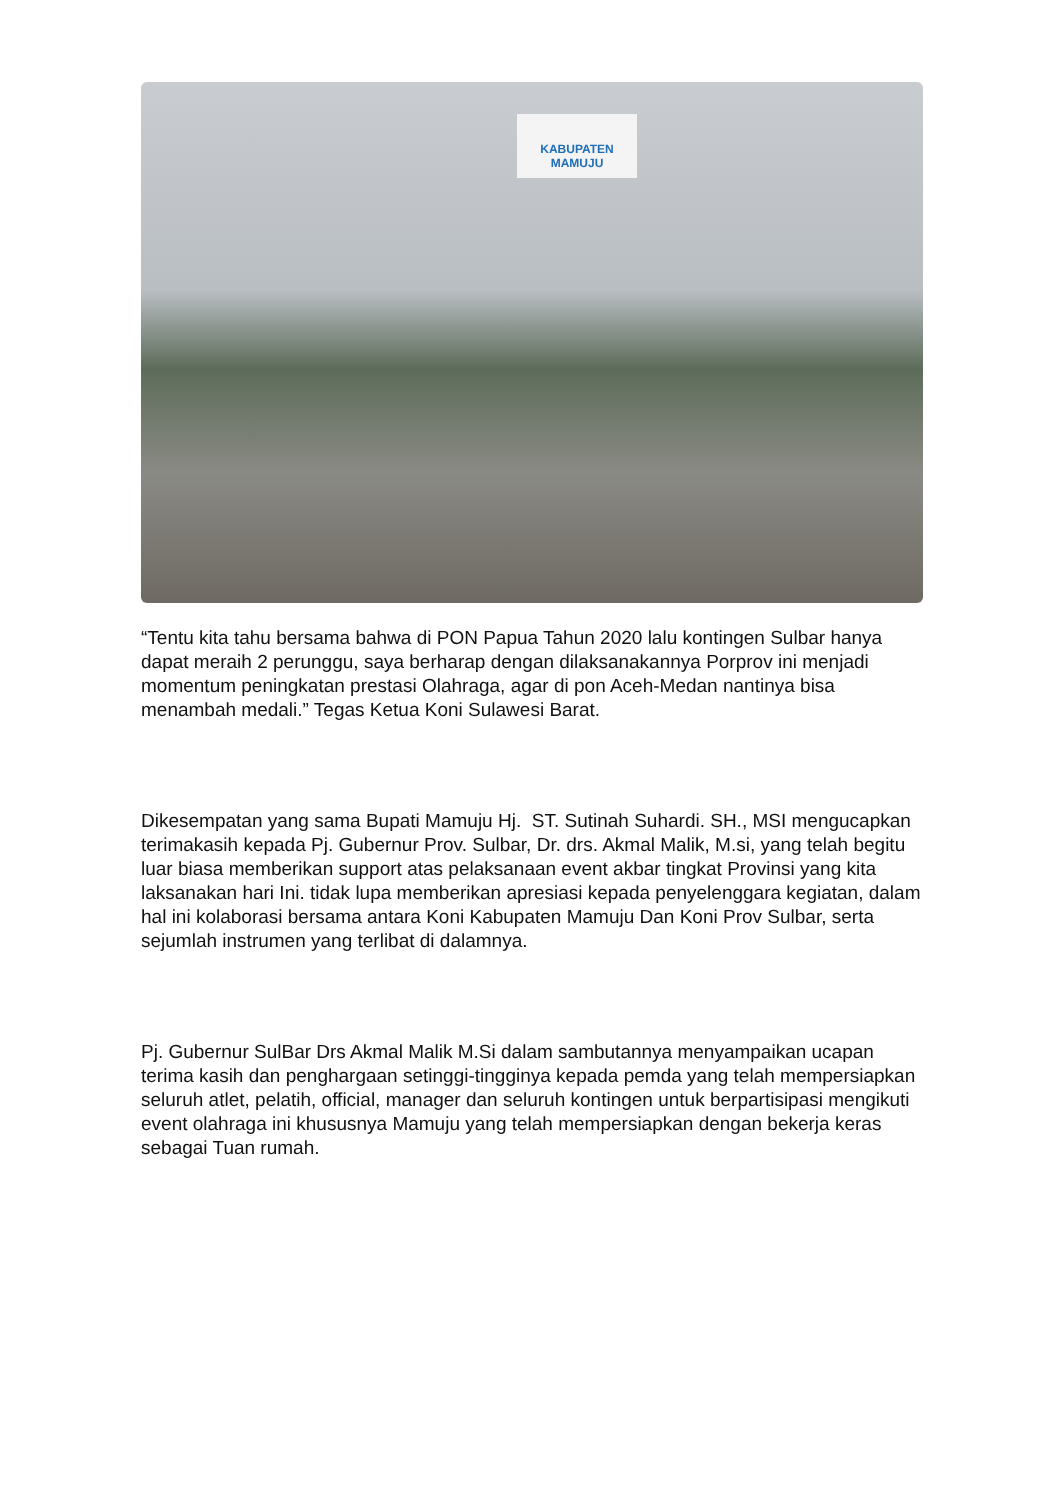KABUPATEN
MAMUJU
“Tentu kita tahu bersama bahwa di PON Papua Tahun 2020 lalu kontingen Sulbar hanya dapat meraih 2 perunggu, saya berharap dengan dilaksanakannya Porprov ini menjadi momentum peningkatan prestasi Olahraga, agar di pon Aceh-Medan nantinya bisa menambah medali.” Tegas Ketua Koni Sulawesi Barat.
Dikesempatan yang sama Bupati Mamuju Hj. ST. Sutinah Suhardi. SH., MSI mengucapkan terimakasih kepada Pj. Gubernur Prov. Sulbar, Dr. drs. Akmal Malik, M.si, yang telah begitu luar biasa memberikan support atas pelaksanaan event akbar tingkat Provinsi yang kita laksanakan hari Ini. tidak lupa memberikan apresiasi kepada penyelenggara kegiatan, dalam hal ini kolaborasi bersama antara Koni Kabupaten Mamuju Dan Koni Prov Sulbar, serta sejumlah instrumen yang terlibat di dalamnya.
Pj. Gubernur SulBar Drs Akmal Malik M.Si dalam sambutannya menyampaikan ucapan terima kasih dan penghargaan setinggi-tingginya kepada pemda yang telah mempersiapkan seluruh atlet, pelatih, official, manager dan seluruh kontingen untuk berpartisipasi mengikuti event olahraga ini khususnya Mamuju yang telah mempersiapkan dengan bekerja keras sebagai Tuan rumah.